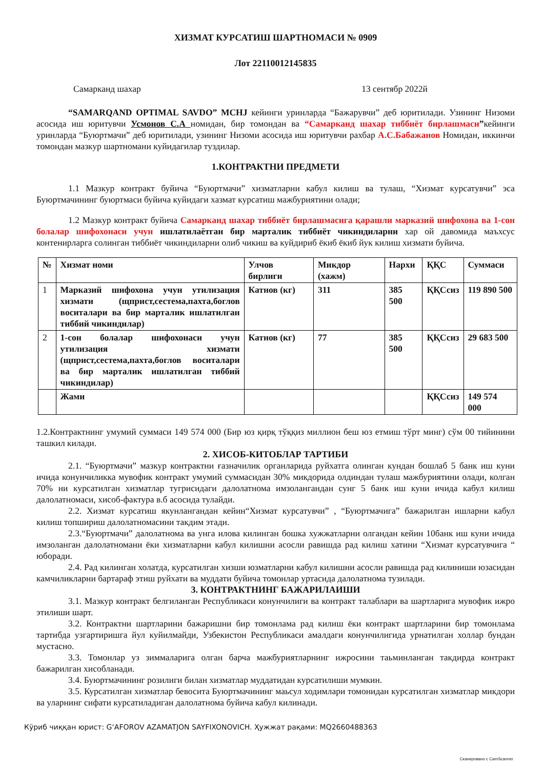ХИЗМАТ КУРСАТИШ ШАРТНОМАСИ № 0909
Лот 22110012145835
Самарканд шахар 13 сентябр 2022й
“SAMARQAND OPTIMAL SAVDO” MCHJ кейинги уринларда “Бажарувчи” деб юритилади. Узининг Низоми асосида иш юритувчи Усмонов С.А номидан, бир томондан ва “Самарканд шахар тиббиёт бирлашмаси”кейинги уринларда “Буюртмачи” деб юритилади, узининг Низоми асосида иш юритувчи рахбар А.С.Бабажанов Номидан, иккинчи томондан мазкур шартномани куйидагилар туздилар.
1.КОНТРАКТНИ ПРЕДМЕТИ
1.1 Мазкур контракт буйича “Буюртмачи” хизматларни кабул килиш ва тулаш, “Хизмат курсатувчи” эса Буюртмачининг буюртмаси буйича куйидаги хазмат курсатиш мажбуриятини олади;
1.2 Мазкур контракт буйича Самарканд шахар тиббиёт бирлашмасига қарашли марказий шифохона ва 1-сон болалар шифохонаси учун ишлатилаётган бир марталик тиббиёт чикиндиларни хар ой давомида маъхсус контенирларга солинган тиббиёт чикиндиларни олиб чикиш ва куйдириб ёкиб ёкиб йук килиш хизмати буйича.
| № | Хизмат номи | Улчов бирлиги | Микдор (хажм) | Нархи | ҚҚС | Суммаси |
| --- | --- | --- | --- | --- | --- | --- |
| 1 | Марказий шифохона учун утилизация хизмати (щприст,сестема,пахта,боглов воситалари ва бир марталик ишлатилган тиббий чикиндилар) | Катнов (кг) | 311 | 385 500 | ҚҚСсиз | 119 890 500 |
| 2 | 1-сон болалар шифохонаси учун утилизация хизмати (щприст,сестема,пахта,боглов воситалари ва бир марталик ишлатилган тиббий чикиндилар) | Катнов (кг) | 77 | 385 500 | ҚҚСсиз | 29 683 500 |
| | Жами | | | | ҚҚСсиз | 149 574 000 |
1.2.Контрактнинг умумий суммаси 149 574 000 (Бир юз қирқ тўққиз миллион беш юз етмиш тўрт минг) сўм 00 тийинини ташкил килади.
2. ХИСОБ-КИТОБЛАР ТАРТИБИ
2.1. “Буюртмачи” мазкур контрактни ғазначилик органларида руйхатга олинган кундан бошлаб 5 банк иш куни ичида конунчиликка мувофик контракт умумий суммасидан 30% микдорида олдиндан тулаш мажбуриятини олади, колган 70% ни курсатилган хизматлар тугрисидаги далолатнома имзолангандан сунг 5 банк иш куни ичида кабул килиш далолатномаси, хисоб-фактура в.б асосида тулайди.
2.2. Хизмат курсатиш якунлангандан кейин“Хизмат курсатувчи” , “Буюртмачига” бажарилган ишларни кабул килиш топшириш далолатномасини такдим этади.
2.3.“Буюртмачи” далолатнома ва унга илова килинган бошка хужжатларни олгандан кейин 10банк иш куни ичида имзоланган далолатномани ёки хизматларни кабул килишни асосли равишда рад килиш хатини “Хизмат курсатувчига “ юборади.
2.4. Рад килинган холатда, курсатилган хизши юзматларни кабул килишни асосли равишда рад килиниши юзасидан камчиликларни бартараф этиш руйхати ва муддати буйича томонлар уртасида далолатнома тузилади.
3. КОНТРАКТНИНГ БАЖАРИЛАИШИ
3.1. Мазкур контракт белгиланган Республикаси конунчилиги ва контракт талаблари ва шартларига мувофик ижро этилиши шарт.
3.2. Контрактни шартларини бажаришни бир томонлама рад килиш ёки контракт шартларини бир томонлама тартибда узгартиришга йул куйилмайди, Узбекистон Республикаси амалдаги конунчилигида урнатилган холлар бундан мустасно.
3.3. Томонлар уз зиммаларига олган барча мажбуриятларнинг ижросини таьминланган такдирда контракт бажарилган хисобланади.
3.4. Буюртмачининг розилиги билан хизматлар муддатидан курсатилиши мумкин.
3.5. Курсатилган хизматлар бевосита Буюртмачининг маьсул ходимлари томонидан курсатилган хизматлар микдори ва уларнинг сифати курсатиладиган далолатнома буйича кабул килинади.
Кўриб чиққан юрист: G‘AFOROV AZAMATJON SAYFIXONOVICH. Ҳужжат рақами: MQ2660488363
Сканировано с CamScanner